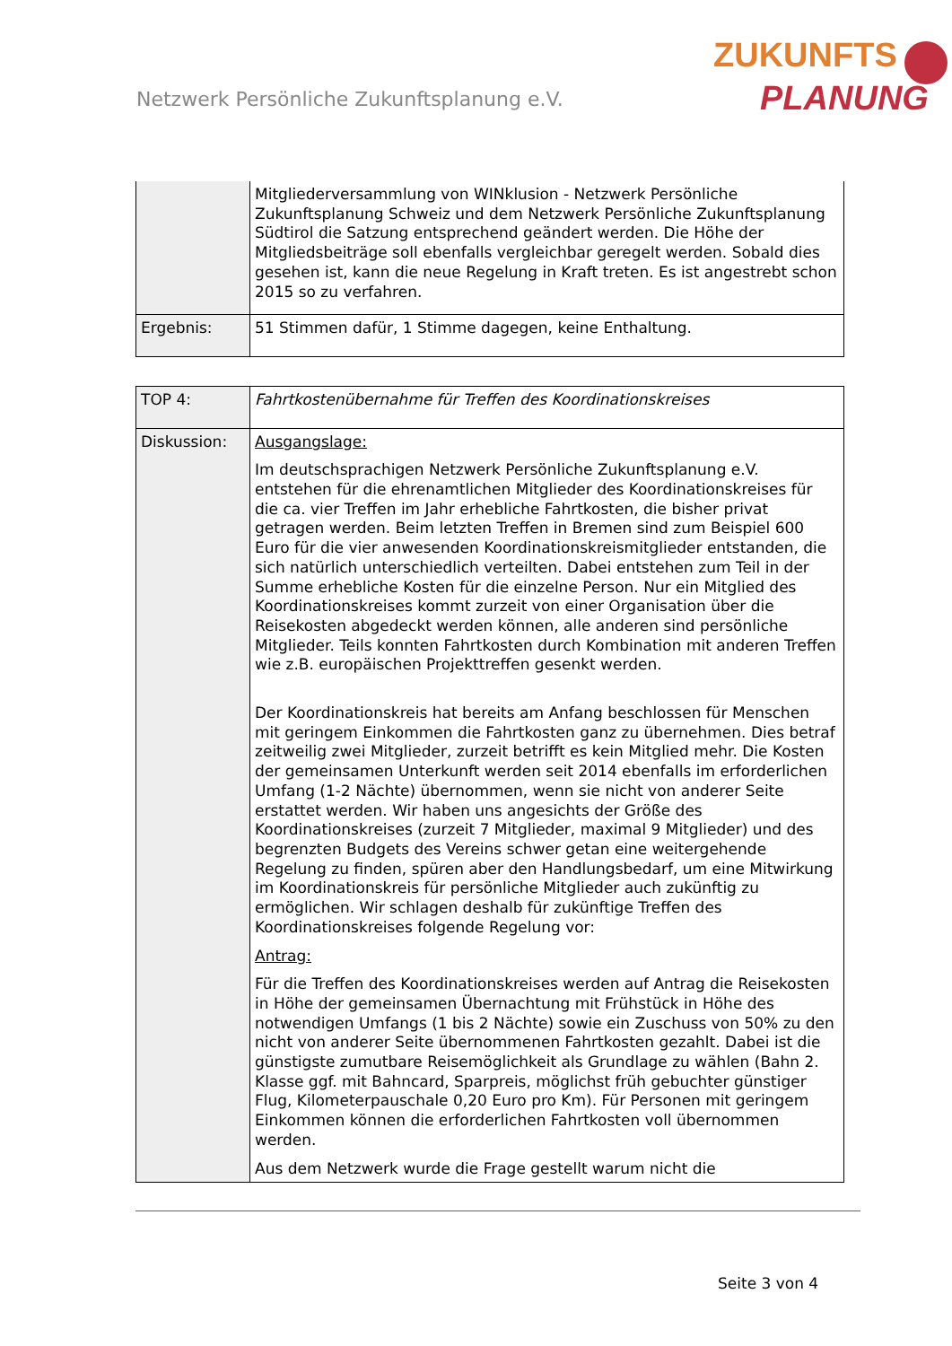Netzwerk Persönliche Zukunftsplanung e.V.
ZUKUNFTS
PLANUNG
| | Mitgliederversammlung von WINklusion - Netzwerk Persönliche Zukunftsplanung Schweiz und dem Netzwerk Persönliche Zukunftsplanung Südtirol die Satzung entsprechend geändert werden. Die Höhe der Mitgliedsbeiträge soll ebenfalls vergleichbar geregelt werden. Sobald dies gesehen ist, kann die neue Regelung in Kraft treten. Es ist angestrebt schon 2015 so zu verfahren. |
| Ergebnis: | 51 Stimmen dafür, 1 Stimme dagegen, keine Enthaltung. |
| TOP 4: | Fahrtkostenübernahme für Treffen des Koordinationskreises |
| Diskussion: | Ausgangslage: Im deutschsprachigen Netzwerk Persönliche Zukunftsplanung e.V. entstehen für die ehrenamtlichen Mitglieder des Koordinationskreises für die ca. vier Treffen im Jahr erhebliche Fahrtkosten, die bisher privat getragen werden. Beim letzten Treffen in Bremen sind zum Beispiel 600 Euro für die vier anwesenden Koordinationskreismitglieder entstanden, die sich natürlich unterschiedlich verteilten. Dabei entstehen zum Teil in der Summe erhebliche Kosten für die einzelne Person. Nur ein Mitglied des Koordinationskreises kommt zurzeit von einer Organisation über die Reisekosten abgedeckt werden können, alle anderen sind persönliche Mitglieder. Teils konnten Fahrtkosten durch Kombination mit anderen Treffen wie z.B. europäischen Projekttreffen gesenkt werden. Der Koordinationskreis hat bereits am Anfang beschlossen für Menschen mit geringem Einkommen die Fahrtkosten ganz zu übernehmen. Dies betraf zeitweilig zwei Mitglieder, zurzeit betrifft es kein Mitglied mehr. Die Kosten der gemeinsamen Unterkunft werden seit 2014 ebenfalls im erforderlichen Umfang (1-2 Nächte) übernommen, wenn sie nicht von anderer Seite erstattet werden. Wir haben uns angesichts der Größe des Koordinationskreises (zurzeit 7 Mitglieder, maximal 9 Mitglieder) und des begrenzten Budgets des Vereins schwer getan eine weitergehende Regelung zu finden, spüren aber den Handlungsbedarf, um eine Mitwirkung im Koordinationskreis für persönliche Mitglieder auch zukünftig zu ermöglichen. Wir schlagen deshalb für zukünftige Treffen des Koordinationskreises folgende Regelung vor: Antrag: Für die Treffen des Koordinationskreises werden auf Antrag die Reisekosten in Höhe der gemeinsamen Übernachtung mit Frühstück in Höhe des notwendigen Umfangs (1 bis 2 Nächte) sowie ein Zuschuss von 50% zu den nicht von anderer Seite übernommenen Fahrtkosten gezahlt. Dabei ist die günstigste zumutbare Reisemöglichkeit als Grundlage zu wählen (Bahn 2. Klasse ggf. mit Bahncard, Sparpreis, möglichst früh gebuchter günstiger Flug, Kilometerpauschale 0,20 Euro pro Km). Für Personen mit geringem Einkommen können die erforderlichen Fahrtkosten voll übernommen werden. Aus dem Netzwerk wurde die Frage gestellt warum nicht die |
Seite 3 von 4